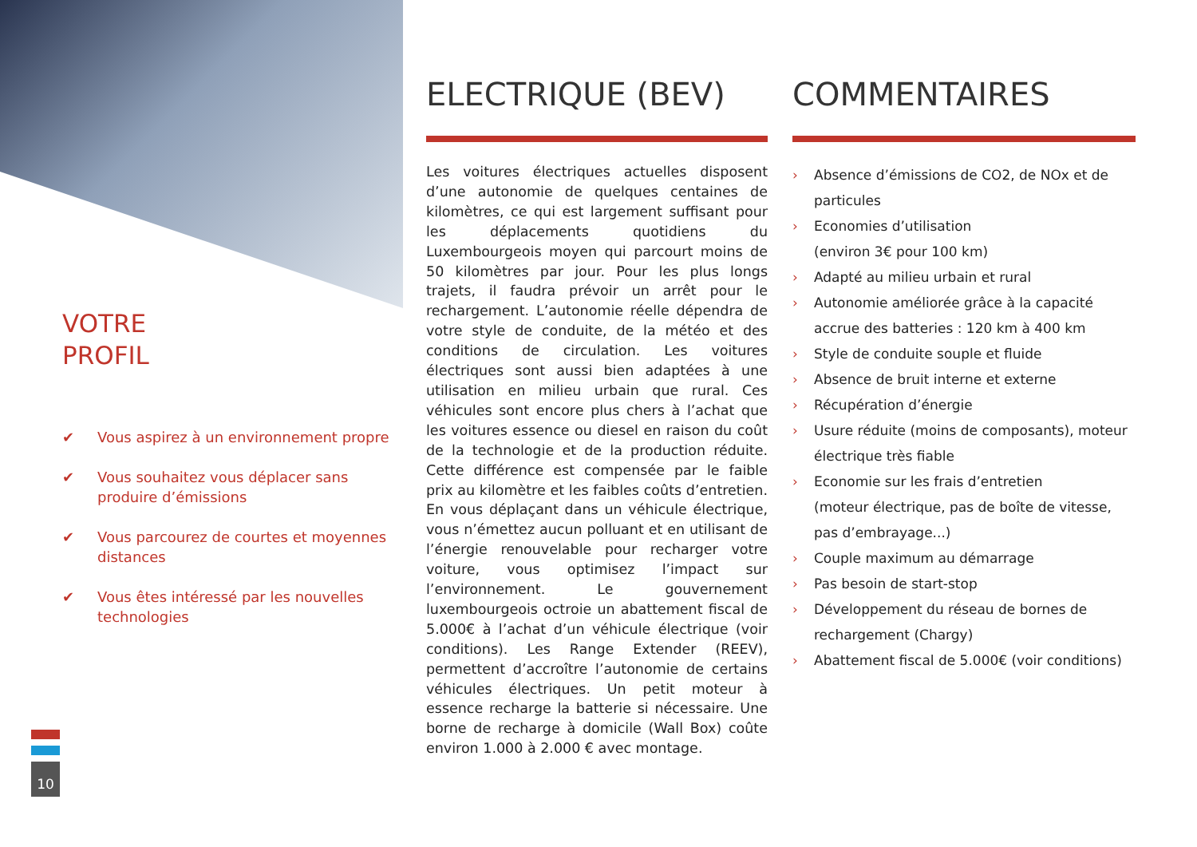VOTRE
PROFIL
✔ Vous aspirez à un environnement propre
✔ Vous souhaitez vous déplacer sans produire d’émissions
✔ Vous parcourez de courtes et moyennes distances
✔ Vous êtes intéressé par les nouvelles technologies
10
ELECTRIQUE (BEV)
Les voitures électriques actuelles disposent d’une autonomie de quelques centaines de kilomètres, ce qui est largement suffisant pour les déplacements quotidiens du Luxembourgeois moyen qui parcourt moins de 50 kilomètres par jour. Pour les plus longs trajets, il faudra prévoir un arrêt pour le rechargement. L’autonomie réelle dépendra de votre style de conduite, de la météo et des conditions de circulation. Les voitures électriques sont aussi bien adaptées à une utilisation en milieu urbain que rural. Ces véhicules sont encore plus chers à l’achat que les voitures essence ou diesel en raison du coût de la technologie et de la production réduite. Cette différence est compensée par le faible prix au kilomètre et les faibles coûts d’entretien. En vous déplaçant dans un véhicule électrique, vous n’émettez aucun polluant et en utilisant de l’énergie renouvelable pour recharger votre voiture, vous optimisez l’impact sur l’environnement. Le gouvernement luxembourgeois octroie un abattement fiscal de 5.000€ à l’achat d’un véhicule électrique (voir conditions). Les Range Extender (REEV), permettent d’accroître l’autonomie de certains véhicules électriques. Un petit moteur à essence recharge la batterie si nécessaire. Une borne de recharge à domicile (Wall Box) coûte environ 1.000 à 2.000 € avec montage.
COMMENTAIRES
› Absence d’émissions de CO2, de NOx et de particules
› Economies d’utilisation
(environ 3€ pour 100 km)
› Adapté au milieu urbain et rural
› Autonomie améliorée grâce à la capacité accrue des batteries : 120 km à 400 km
› Style de conduite souple et fluide
› Absence de bruit interne et externe
› Récupération d’énergie
› Usure réduite (moins de composants), moteur électrique très fiable
› Economie sur les frais d’entretien
(moteur électrique, pas de boîte de vitesse, pas d’embrayage...)
› Couple maximum au démarrage
› Pas besoin de start-stop
› Développement du réseau de bornes de rechargement (Chargy)
› Abattement fiscal de 5.000€ (voir conditions)